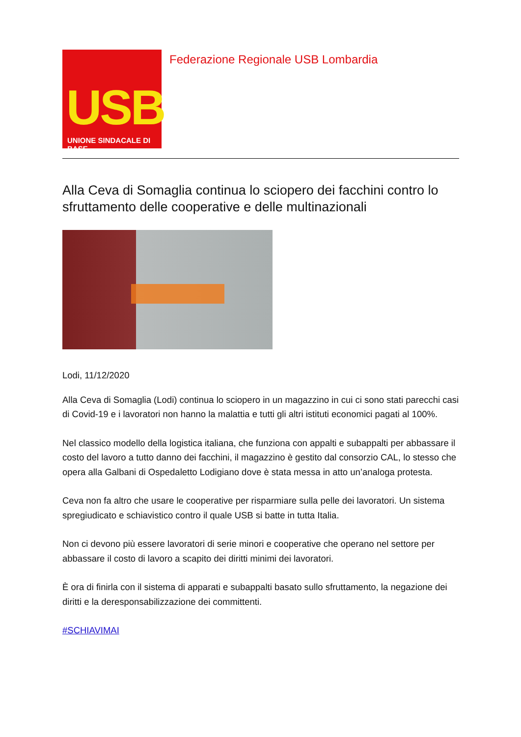USB
UNIONE SINDACALE DI BASE
Federazione Regionale USB Lombardia
Alla Ceva di Somaglia continua lo sciopero dei facchini contro lo sfruttamento delle cooperative e delle multinazionali
Lodi, 11/12/2020
Alla Ceva di Somaglia (Lodi) continua lo sciopero in un magazzino in cui ci sono stati parecchi casi di Covid-19 e i lavoratori non hanno la malattia e tutti gli altri istituti economici pagati al 100%.
Nel classico modello della logistica italiana, che funziona con appalti e subappalti per abbassare il costo del lavoro a tutto danno dei facchini, il magazzino è gestito dal consorzio CAL, lo stesso che opera alla Galbani di Ospedaletto Lodigiano dove è stata messa in atto un’analoga protesta.
Ceva non fa altro che usare le cooperative per risparmiare sulla pelle dei lavoratori. Un sistema spregiudicato e schiavistico contro il quale USB si batte in tutta Italia.
Non ci devono più essere lavoratori di serie minori e cooperative che operano nel settore per abbassare il costo di lavoro a scapito dei diritti minimi dei lavoratori.
È ora di finirla con il sistema di apparati e subappalti basato sullo sfruttamento, la negazione dei diritti e la deresponsabilizzazione dei committenti.
#SCHIAVIMAI